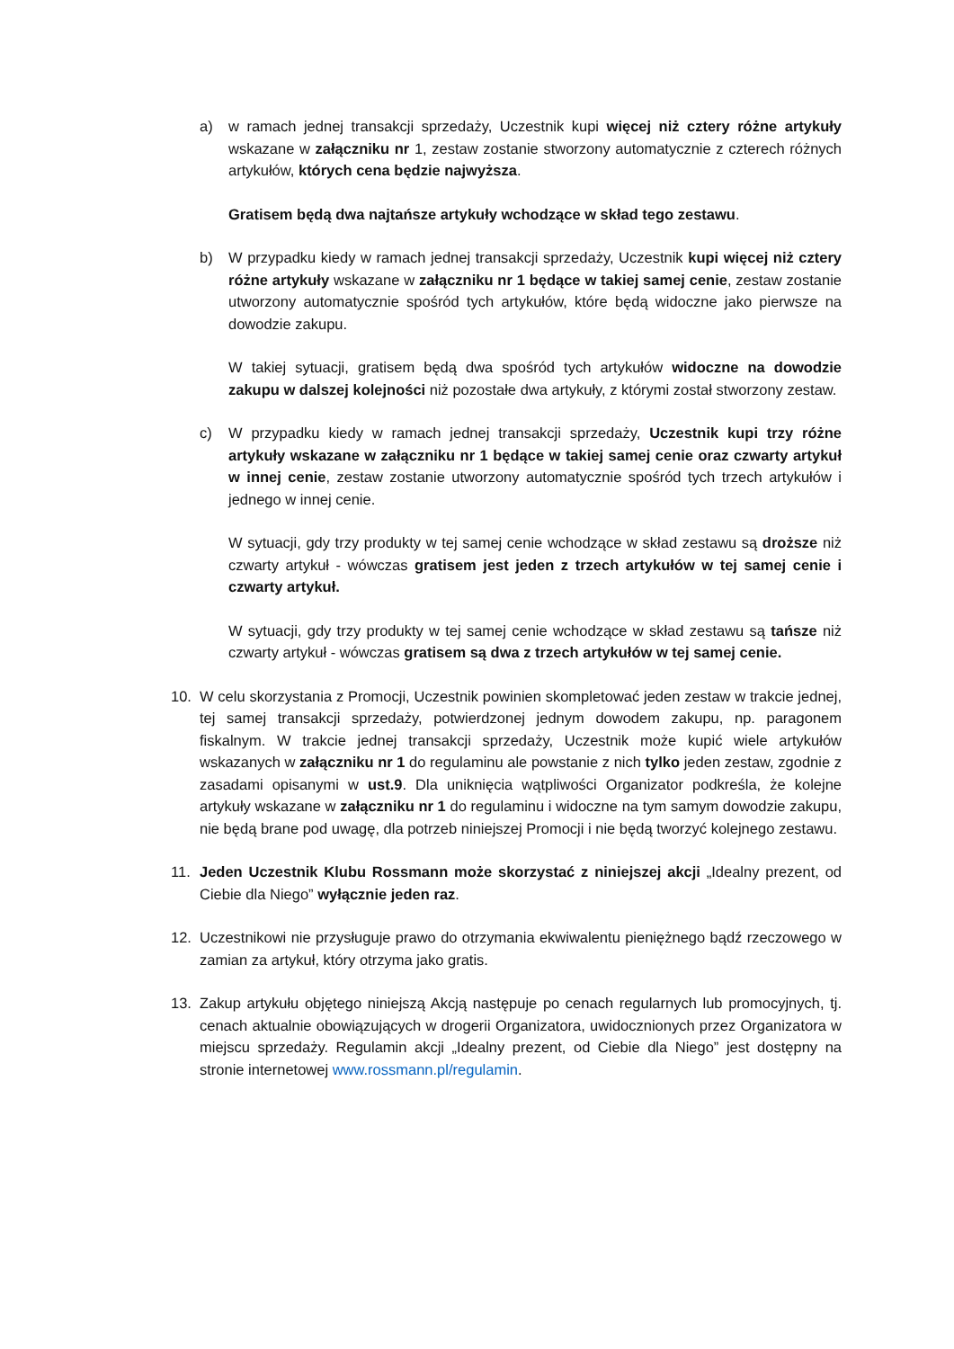a) w ramach jednej transakcji sprzedaży, Uczestnik kupi więcej niż cztery różne artykuły wskazane w załączniku nr 1, zestaw zostanie stworzony automatycznie z czterech różnych artykułów, których cena będzie najwyższa.
Gratisem będą dwa najtańsze artykuły wchodzące w skład tego zestawu.
b) W przypadku kiedy w ramach jednej transakcji sprzedaży, Uczestnik kupi więcej niż cztery różne artykuły wskazane w załączniku nr 1 będące w takiej samej cenie, zestaw zostanie utworzony automatycznie spośród tych artykułów, które będą widoczne jako pierwsze na dowodzie zakupu.
W takiej sytuacji, gratisem będą dwa spośród tych artykułów widoczne na dowodzie zakupu w dalszej kolejności niż pozostałe dwa artykuły, z którymi został stworzony zestaw.
c) W przypadku kiedy w ramach jednej transakcji sprzedaży, Uczestnik kupi trzy różne artykuły wskazane w załączniku nr 1 będące w takiej samej cenie oraz czwarty artykuł w innej cenie, zestaw zostanie utworzony automatycznie spośród tych trzech artykułów i jednego w innej cenie.
W sytuacji, gdy trzy produkty w tej samej cenie wchodzące w skład zestawu są droższe niż czwarty artykuł - wówczas gratisem jest jeden z trzech artykułów w tej samej cenie i czwarty artykuł.
W sytuacji, gdy trzy produkty w tej samej cenie wchodzące w skład zestawu są tańsze niż czwarty artykuł - wówczas gratisem są dwa z trzech artykułów w tej samej cenie.
10. W celu skorzystania z Promocji, Uczestnik powinien skompletować jeden zestaw w trakcie jednej, tej samej transakcji sprzedaży, potwierdzonej jednym dowodem zakupu, np. paragonem fiskalnym. W trakcie jednej transakcji sprzedaży, Uczestnik może kupić wiele artykułów wskazanych w załączniku nr 1 do regulaminu ale powstanie z nich tylko jeden zestaw, zgodnie z zasadami opisanymi w ust.9. Dla uniknięcia wątpliwości Organizator podkreśla, że kolejne artykuły wskazane w załączniku nr 1 do regulaminu i widoczne na tym samym dowodzie zakupu, nie będą brane pod uwagę, dla potrzeb niniejszej Promocji i nie będą tworzyć kolejnego zestawu.
11. Jeden Uczestnik Klubu Rossmann może skorzystać z niniejszej akcji „Idealny prezent, od Ciebie dla Niego” wyłącznie jeden raz.
12. Uczestnikowi nie przysługuje prawo do otrzymania ekwiwalentu pieniężnego bądź rzeczowego w zamian za artykuł, który otrzyma jako gratis.
13. Zakup artykułu objętego niniejszą Akcją następuje po cenach regularnych lub promocyjnych, tj. cenach aktualnie obowiązujących w drogerii Organizatora, uwidocznionych przez Organizatora w miejscu sprzedaży. Regulamin akcji „Idealny prezent, od Ciebie dla Niego” jest dostępny na stronie internetowej www.rossmann.pl/regulamin.